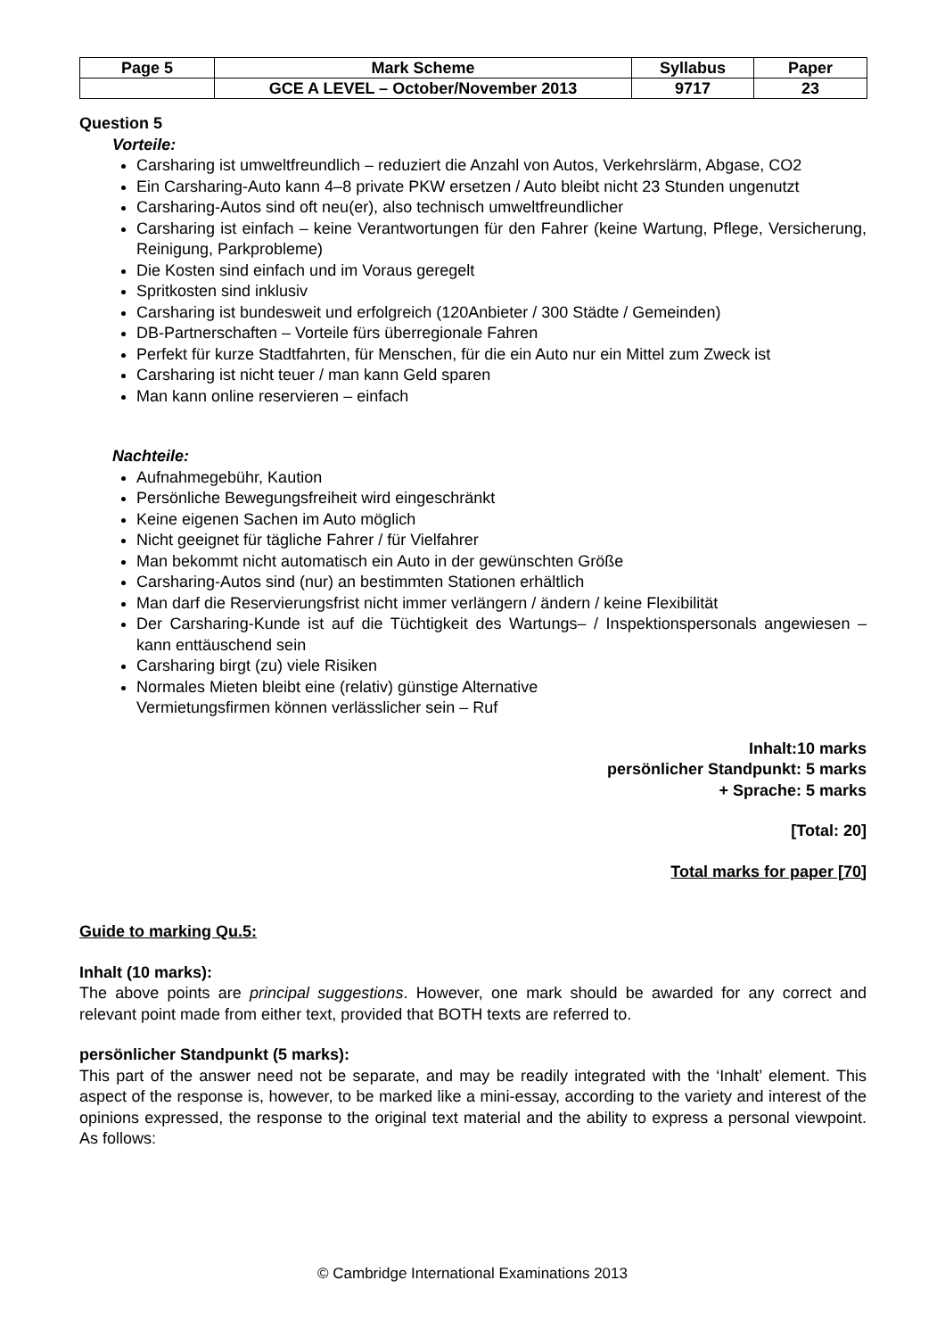| Page 5 | Mark Scheme | Syllabus | Paper |
| | GCE A LEVEL – October/November 2013 | 9717 | 23 |
Question 5
Vorteile:
Carsharing ist umweltfreundlich – reduziert die Anzahl von Autos, Verkehrslärm, Abgase, CO2
Ein Carsharing-Auto kann 4–8 private PKW ersetzen / Auto bleibt nicht 23 Stunden ungenutzt
Carsharing-Autos sind oft neu(er), also technisch umweltfreundlicher
Carsharing ist einfach – keine Verantwortungen für den Fahrer (keine Wartung, Pflege, Versicherung, Reinigung, Parkprobleme)
Die Kosten sind einfach und im Voraus geregelt
Spritkosten sind inklusiv
Carsharing ist bundesweit und erfolgreich (120Anbieter / 300 Städte / Gemeinden)
DB-Partnerschaften – Vorteile fürs überregionale Fahren
Perfekt für kurze Stadtfahrten, für Menschen, für die ein Auto nur ein Mittel zum Zweck ist
Carsharing ist nicht teuer / man kann Geld sparen
Man kann online reservieren – einfach
Nachteile:
Aufnahmegebühr, Kaution
Persönliche Bewegungsfreiheit wird eingeschränkt
Keine eigenen Sachen im Auto möglich
Nicht geeignet für tägliche Fahrer / für Vielfahrer
Man bekommt nicht automatisch ein Auto in der gewünschten Größe
Carsharing-Autos sind (nur) an bestimmten Stationen erhältlich
Man darf die Reservierungsfrist nicht immer verlängern / ändern / keine Flexibilität
Der Carsharing-Kunde ist auf die Tüchtigkeit des Wartungs– / Inspektionspersonals angewiesen – kann enttäuschend sein
Carsharing birgt (zu) viele Risiken
Normales Mieten bleibt eine (relativ) günstige Alternative
Vermietungsfirmen können verlässlicher sein – Ruf
Inhalt:10 marks
persönlicher Standpunkt: 5 marks
+ Sprache: 5 marks
[Total: 20]
Total marks for paper [70]
Guide to marking Qu.5:
Inhalt (10 marks):
The above points are principal suggestions. However, one mark should be awarded for any correct and relevant point made from either text, provided that BOTH texts are referred to.
persönlicher Standpunkt (5 marks):
This part of the answer need not be separate, and may be readily integrated with the ‘Inhalt’ element. This aspect of the response is, however, to be marked like a mini-essay, according to the variety and interest of the opinions expressed, the response to the original text material and the ability to express a personal viewpoint. As follows:
© Cambridge International Examinations 2013